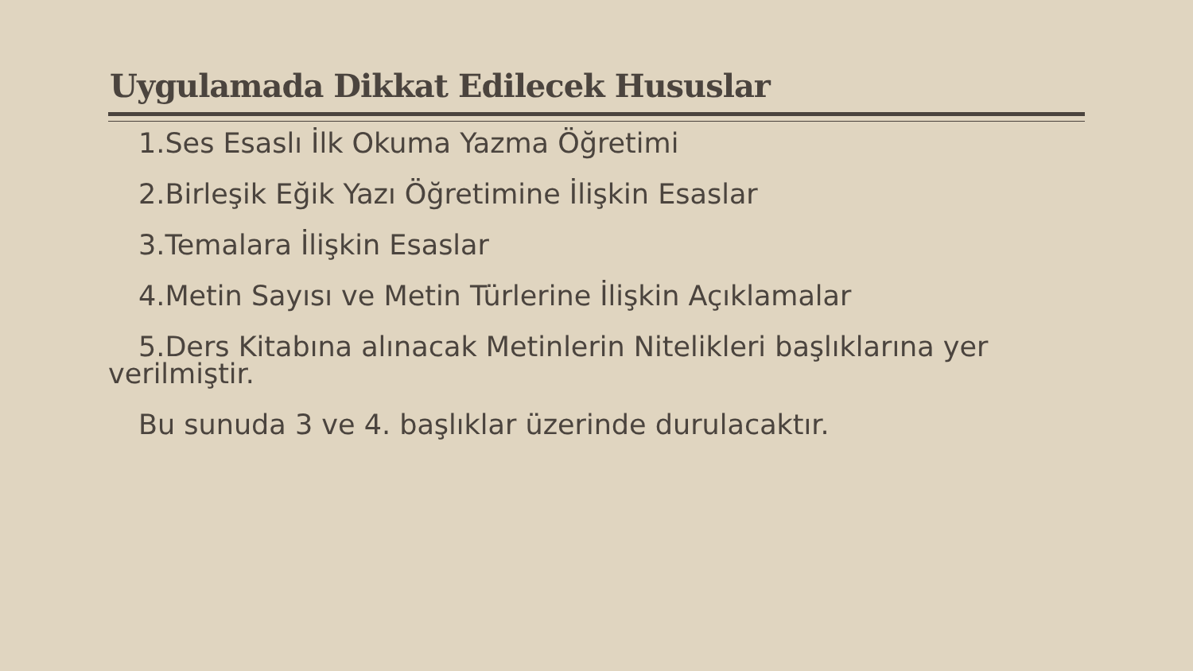Uygulamada Dikkat Edilecek Hususlar
1.Ses Esaslı İlk Okuma Yazma Öğretimi
2.Birleşik Eğik Yazı Öğretimine İlişkin Esaslar
3.Temalara İlişkin Esaslar
4.Metin Sayısı ve Metin Türlerine İlişkin Açıklamalar
5.Ders Kitabına alınacak Metinlerin Nitelikleri başlıklarına yer verilmiştir.
Bu sunuda 3 ve 4. başlıklar üzerinde durulacaktır.